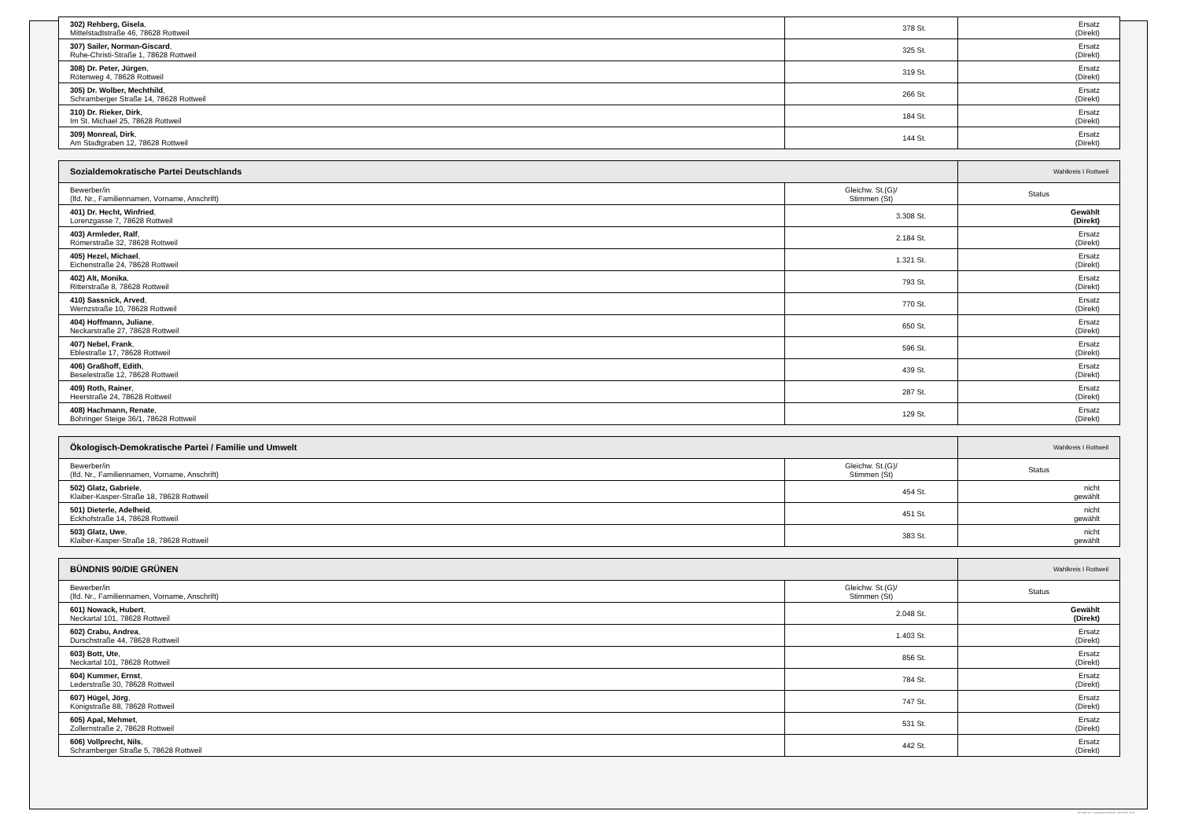| 302) Rehberg, Gisela , Mittelstadtstraße 46, 78628 Rottweil | 378 St. | Ersatz (Direkt) |
| 307) Sailer, Norman-Giscard , Ruhe-Christi-Straße 1, 78628 Rottweil | 325 St. | Ersatz (Direkt) |
| 308) Dr. Peter, Jürgen , Rötenweg 4, 78628 Rottweil | 319 St. | Ersatz (Direkt) |
| 305) Dr. Wolber, Mechthild , Schramberger Straße 14, 78628 Rottweil | 266 St. | Ersatz (Direkt) |
| 310) Dr. Rieker, Dirk , Im St. Michael 25, 78628 Rottweil | 184 St. | Ersatz (Direkt) |
| 309) Monreal, Dirk , Am Stadtgraben 12, 78628 Rottweil | 144 St. | Ersatz (Direkt) |
| Sozialdemokratische Partei Deutschlands | | Wahlkreis I Rottweil |
| --- | --- | --- |
| Bewerber/in (lfd. Nr., Familiennamen, Vorname, Anschrift) | Gleichw. St.(G)/ Stimmen (St) | Status |
| 401) Dr. Hecht, Winfried , Lorenzgasse 7, 78628 Rottweil | 3.308 St. | Gewählt (Direkt) |
| 403) Armleder, Ralf , Römerstraße 32, 78628 Rottweil | 2.184 St. | Ersatz (Direkt) |
| 405) Hezel, Michael , Eichenstraße 24, 78628 Rottweil | 1.321 St. | Ersatz (Direkt) |
| 402) Alt, Monika , Ritterstraße 8, 78628 Rottweil | 793 St. | Ersatz (Direkt) |
| 410) Sassnick, Arved , Wernzstraße 10, 78628 Rottweil | 770 St. | Ersatz (Direkt) |
| 404) Hoffmann, Juliane , Neckarstraße 27, 78628 Rottweil | 650 St. | Ersatz (Direkt) |
| 407) Nebel, Frank , Eblestraße 17, 78628 Rottweil | 596 St. | Ersatz (Direkt) |
| 406) Graßhoff, Edith , Beselestraße 12, 78628 Rottweil | 439 St. | Ersatz (Direkt) |
| 409) Roth, Rainer , Heerstraße 24, 78628 Rottweil | 287 St. | Ersatz (Direkt) |
| 408) Hachmann, Renate , Böhringer Steige 36/1, 78628 Rottweil | 129 St. | Ersatz (Direkt) |
| Ökologisch-Demokratische Partei / Familie und Umwelt | | Wahlkreis I Rottweil |
| --- | --- | --- |
| Bewerber/in (lfd. Nr., Familiennamen, Vorname, Anschrift) | Gleichw. St.(G)/ Stimmen (St) | Status |
| 502) Glatz, Gabriele , Klaiber-Kasper-Straße 18, 78628 Rottweil | 454 St. | nicht gewählt |
| 501) Dieterle, Adelheid , Eckhofstraße 14, 78628 Rottweil | 451 St. | nicht gewählt |
| 503) Glatz, Uwe , Klaiber-Kasper-Straße 18, 78628 Rottweil | 383 St. | nicht gewählt |
| BÜNDNIS 90/DIE GRÜNEN | | Wahlkreis I Rottweil |
| --- | --- | --- |
| Bewerber/in (lfd. Nr., Familiennamen, Vorname, Anschrift) | Gleichw. St.(G)/ Stimmen (St) | Status |
| 601) Nowack, Hubert , Neckartal 101, 78628 Rottweil | 2.048 St. | Gewählt (Direkt) |
| 602) Crabu, Andrea , Durschstraße 44, 78628 Rottweil | 1.403 St. | Ersatz (Direkt) |
| 603) Bott, Ute , Neckartal 101, 78628 Rottweil | 856 St. | Ersatz (Direkt) |
| 604) Kummer, Ernst , Lederstraße 30, 78628 Rottweil | 784 St. | Ersatz (Direkt) |
| 607) Hügel, Jörg , Königstraße 88, 78628 Rottweil | 747 St. | Ersatz (Direkt) |
| 605) Apal, Mehmet , Zollernstraße 2, 78628 Rottweil | 531 St. | Ersatz (Direkt) |
| 606) Vollprecht, Nils , Schramberger Straße 5, 78628 Rottweil | 442 St. | Ersatz (Direkt) |
PC-Wahl 9.0 - Landratsamt Rottweil - 26.6.2014, 10:11